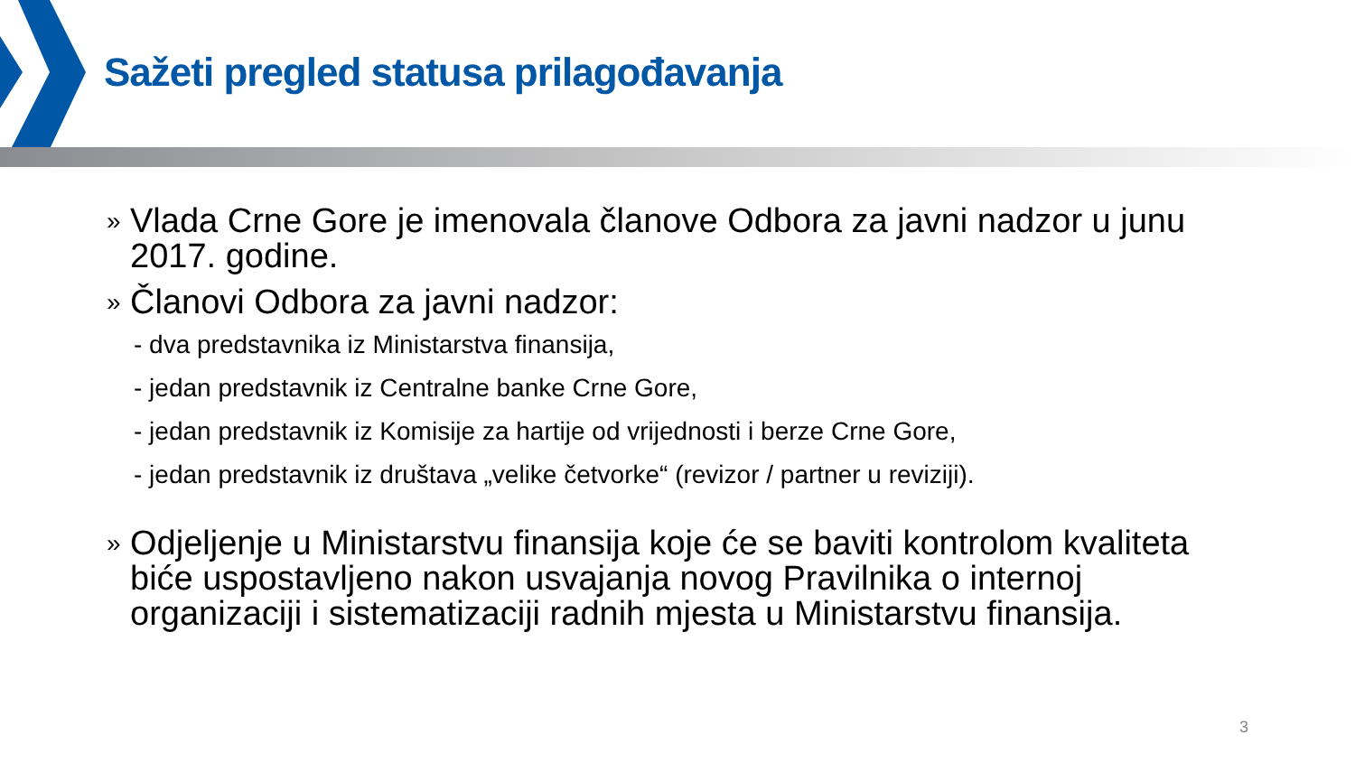Sažeti pregled statusa prilagođavanja
»
Vlada Crne Gore je imenovala članove Odbora za javni nadzor u junu 2017. godine.
»
Članovi Odbora za javni nadzor:
- dva predstavnika iz Ministarstva finansija,
- jedan predstavnik iz Centralne banke Crne Gore,
- jedan predstavnik iz Komisije za hartije od vrijednosti i berze Crne Gore,
- jedan predstavnik iz društava „velike četvorke“ (revizor / partner u reviziji).
»
Odjeljenje u Ministarstvu finansija koje će se baviti kontrolom kvaliteta biće uspostavljeno nakon usvajanja novog Pravilnika o internoj organizaciji i sistematizaciji radnih mjesta u Ministarstvu finansija.
3